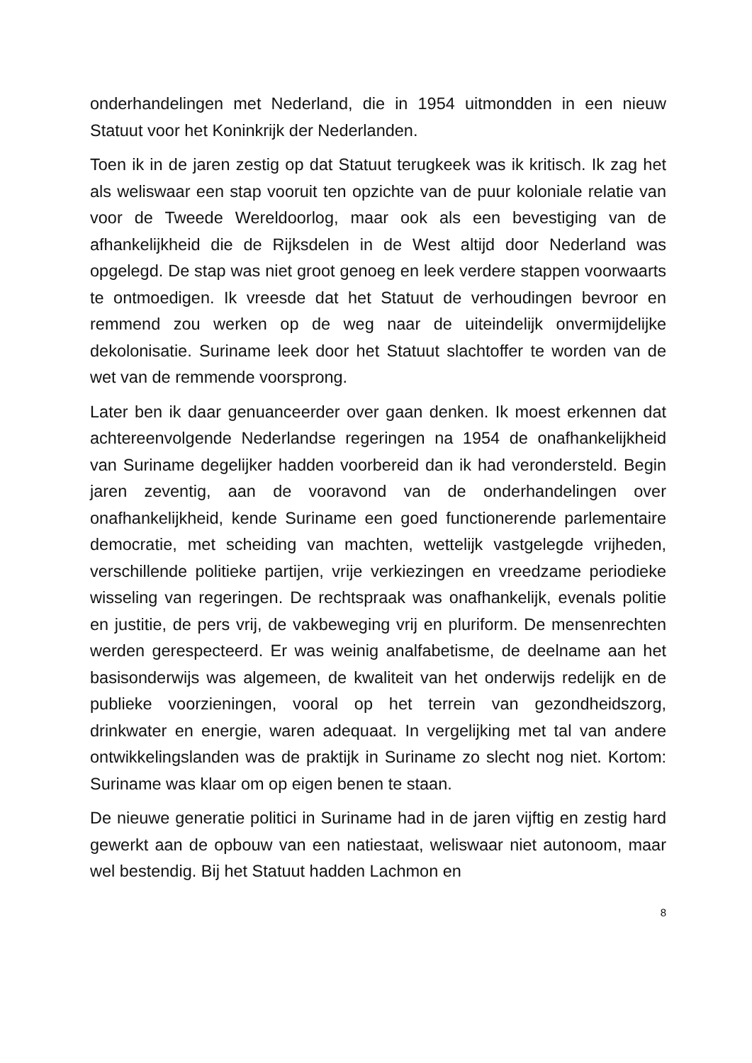onderhandelingen met Nederland, die in 1954 uitmondden in een nieuw Statuut voor het Koninkrijk der Nederlanden.
Toen ik in de jaren zestig op dat Statuut terugkeek was ik kritisch. Ik zag het als weliswaar een stap vooruit ten opzichte van de puur koloniale relatie van voor de Tweede Wereldoorlog, maar ook als een bevestiging van de afhankelijkheid die de Rijksdelen in de West altijd door Nederland was opgelegd. De stap was niet groot genoeg en leek verdere stappen voorwaarts te ontmoedigen. Ik vreesde dat het Statuut de verhoudingen bevroor en remmend zou werken op de weg naar de uiteindelijk onvermijdelijke dekolonisatie. Suriname leek door het Statuut slachtoffer te worden van de wet van de remmende voorsprong.
Later ben ik daar genuanceerder over gaan denken. Ik moest erkennen dat achtereenvolgende Nederlandse regeringen na 1954 de onafhankelijkheid van Suriname degelijker hadden voorbereid dan ik had verondersteld. Begin jaren zeventig, aan de vooravond van de onderhandelingen over onafhankelijkheid, kende Suriname een goed functionerende parlementaire democratie, met scheiding van machten, wettelijk vastgelegde vrijheden, verschillende politieke partijen, vrije verkiezingen en vreedzame periodieke wisseling van regeringen. De rechtspraak was onafhankelijk, evenals politie en justitie, de pers vrij, de vakbeweging vrij en pluriform. De mensenrechten werden gerespecteerd. Er was weinig analfabetisme, de deelname aan het basisonderwijs was algemeen, de kwaliteit van het onderwijs redelijk en de publieke voorzieningen, vooral op het terrein van gezondheidszorg, drinkwater en energie, waren adequaat. In vergelijking met tal van andere ontwikkelingslanden was de praktijk in Suriname zo slecht nog niet. Kortom: Suriname was klaar om op eigen benen te staan.
De nieuwe generatie politici in Suriname had in de jaren vijftig en zestig hard gewerkt aan de opbouw van een natiestaat, weliswaar niet autonoom, maar wel bestendig. Bij het Statuut hadden Lachmon en
8